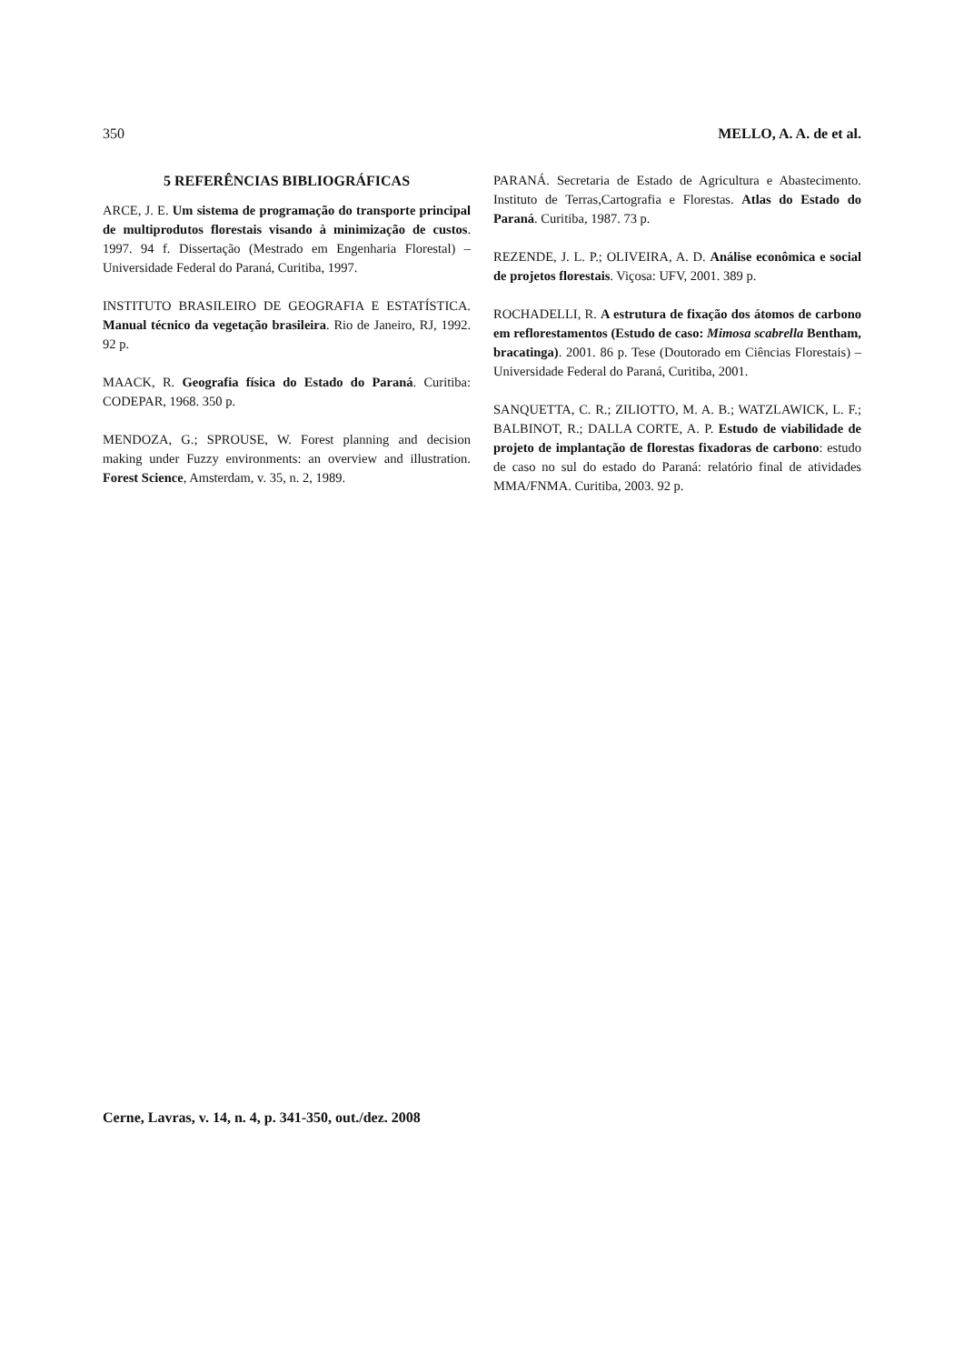350 MELLO, A. A. de et al.
5 REFERÊNCIAS BIBLIOGRÁFICAS
ARCE, J. E. Um sistema de programação do transporte principal de multiprodutos florestais visando à minimização de custos. 1997. 94 f. Dissertação (Mestrado em Engenharia Florestal) – Universidade Federal do Paraná, Curitiba, 1997.
INSTITUTO BRASILEIRO DE GEOGRAFIA E ESTATÍSTICA. Manual técnico da vegetação brasileira. Rio de Janeiro, RJ, 1992. 92 p.
MAACK, R. Geografia física do Estado do Paraná. Curitiba: CODEPAR, 1968. 350 p.
MENDOZA, G.; SPROUSE, W. Forest planning and decision making under Fuzzy environments: an overview and illustration. Forest Science, Amsterdam, v. 35, n. 2, 1989.
PARANÁ. Secretaria de Estado de Agricultura e Abastecimento. Instituto de Terras,Cartografia e Florestas. Atlas do Estado do Paraná. Curitiba, 1987. 73 p.
REZENDE, J. L. P.; OLIVEIRA, A. D. Análise econômica e social de projetos florestais. Viçosa: UFV, 2001. 389 p.
ROCHADELLI, R. A estrutura de fixação dos átomos de carbono em reflorestamentos (Estudo de caso: Mimosa scabrella Bentham, bracatinga). 2001. 86 p. Tese (Doutorado em Ciências Florestais) – Universidade Federal do Paraná, Curitiba, 2001.
SANQUETTA, C. R.; ZILIOTTO, M. A. B.; WATZLAWICK, L. F.; BALBINOT, R.; DALLA CORTE, A. P. Estudo de viabilidade de projeto de implantação de florestas fixadoras de carbono: estudo de caso no sul do estado do Paraná: relatório final de atividades MMA/FNMA. Curitiba, 2003. 92 p.
Cerne, Lavras, v. 14, n. 4, p. 341-350, out./dez. 2008